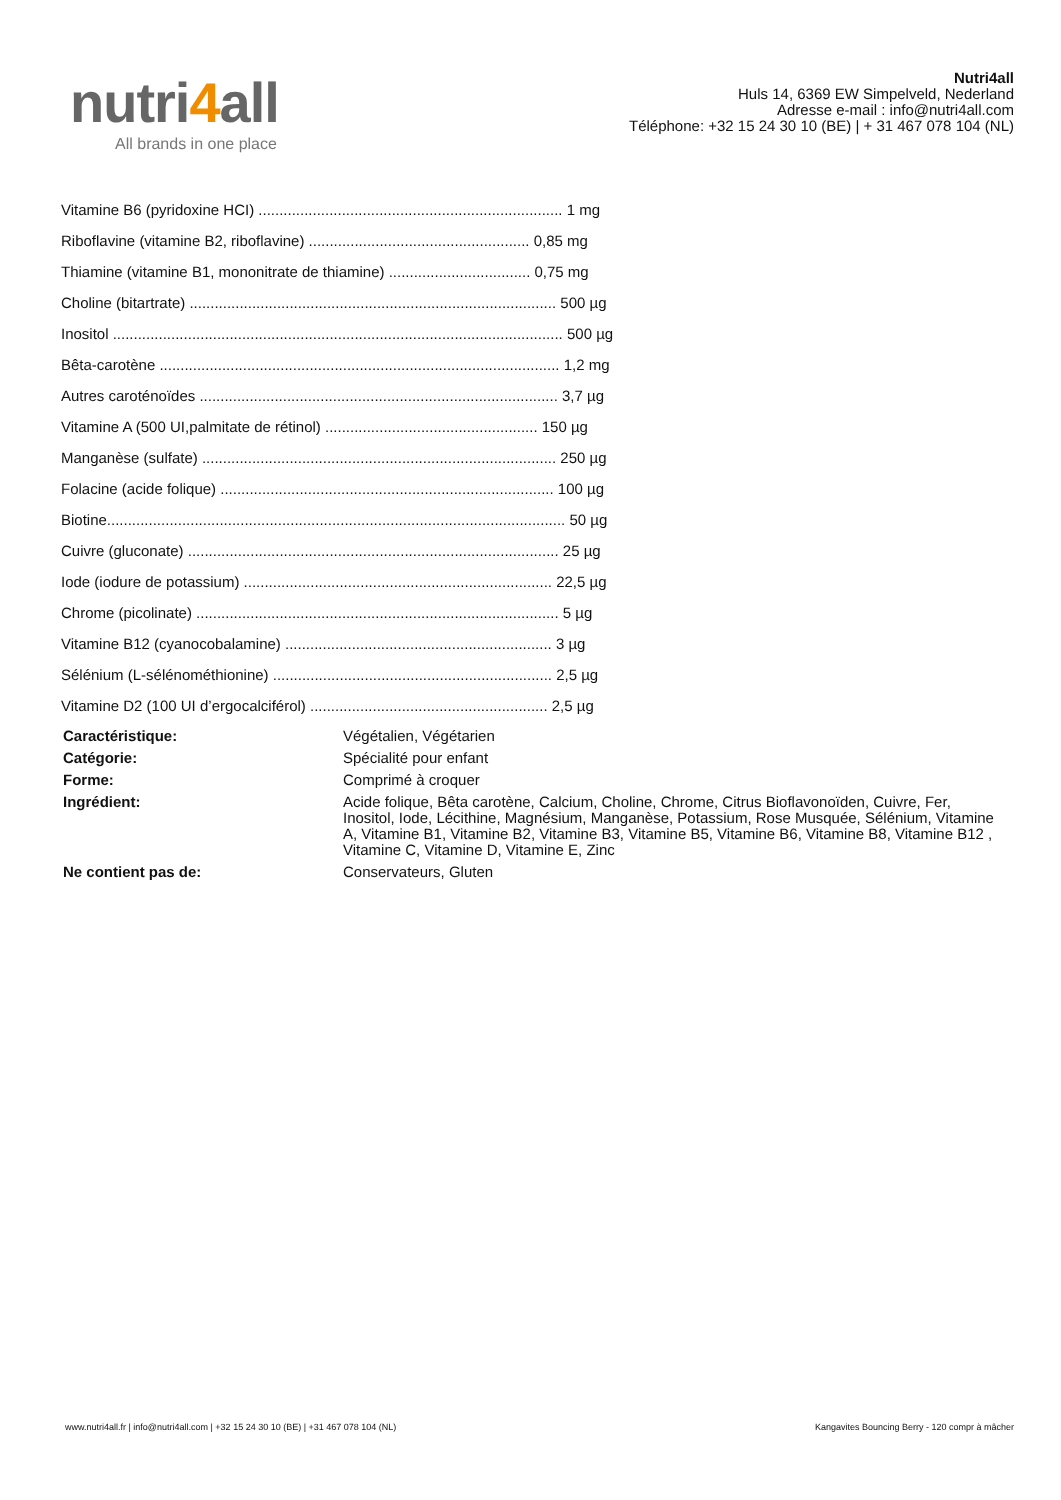nutri4all
All brands in one place
Nutri4all
Huls 14, 6369 EW Simpelveld, Nederland
Adresse e-mail : info@nutri4all.com
Téléphone: +32 15 24 30 10 (BE) | + 31 467 078 104 (NL)
Vitamine B6 (pyridoxine HCI) ......................................................................... 1 mg
Riboflavine (vitamine B2, riboflavine) ..................................................... 0,85 mg
Thiamine (vitamine B1, mononitrate de thiamine) .................................. 0,75 mg
Choline (bitartrate) ........................................................................................ 500 µg
Inositol ............................................................................................................ 500 µg
Bêta-carotène ................................................................................................ 1,2 mg
Autres caroténoïdes ...................................................................................... 3,7 µg
Vitamine A (500 UI,palmitate de rétinol) ................................................... 150 µg
Manganèse (sulfate) ..................................................................................... 250 µg
Folacine (acide folique) ................................................................................ 100 µg
Biotine.............................................................................................................. 50 µg
Cuivre (gluconate) ......................................................................................... 25 µg
Iode (iodure de potassium) .......................................................................... 22,5 µg
Chrome (picolinate) ....................................................................................... 5 µg
Vitamine B12 (cyanocobalamine) ................................................................ 3 µg
Sélénium (L-sélénométhionine) ................................................................... 2,5 µg
Vitamine D2 (100 UI d’ergocalciférol) ......................................................... 2,5 µg
| Caractéristique: | Végétalien, Végétarien |
| Catégorie: | Spécialité pour enfant |
| Forme: | Comprimé à croquer |
| Ingrédient: | Acide folique, Bêta carotène, Calcium, Choline, Chrome, Citrus Bioflavonoïden, Cuivre, Fer, Inositol, Iode, Lécithine, Magnésium, Manganèse, Potassium, Rose Musquée, Sélénium, Vitamine A, Vitamine B1, Vitamine B2, Vitamine B3, Vitamine B5, Vitamine B6, Vitamine B8, Vitamine B12 , Vitamine C, Vitamine D, Vitamine E, Zinc |
| Ne contient pas de: | Conservateurs, Gluten |
www.nutri4all.fr | info@nutri4all.com | +32 15 24 30 10 (BE) | +31 467 078 104 (NL) Kangavites Bouncing Berry - 120 compr à mâcher